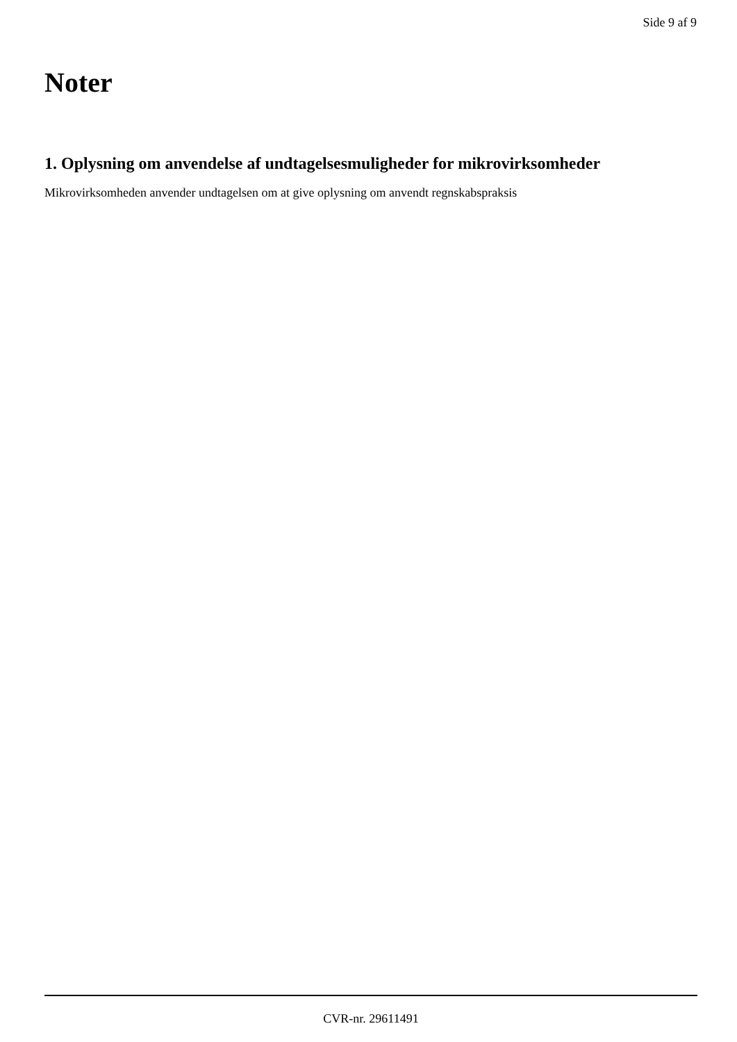Side 9 af 9
Noter
1. Oplysning om anvendelse af undtagelsesmuligheder for mikrovirksomheder
Mikrovirksomheden anvender undtagelsen om at give oplysning om anvendt regnskabspraksis
CVR-nr. 29611491